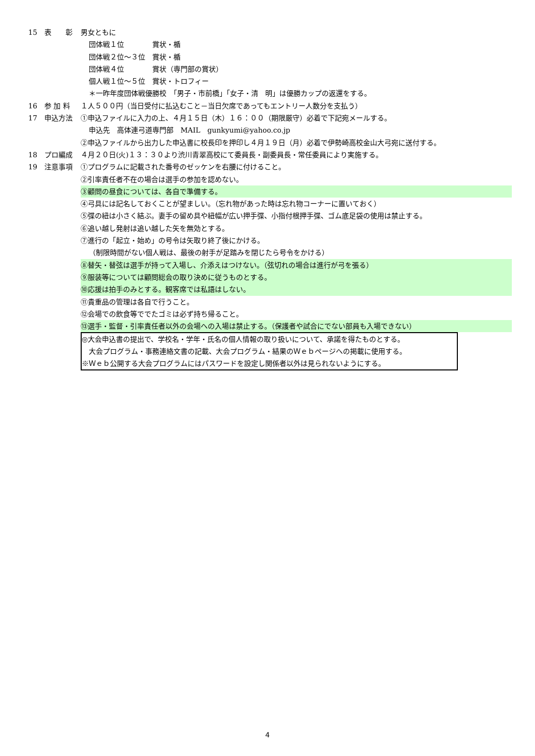15 表　　彰 男女ともに
団体戦１位　　　　賞状・楯
団体戦２位～３位　賞状・楯
団体戦４位　　　　賞状（専門部の賞状）
個人戦１位～５位　賞状・トロフィー
＊一昨年度団体戦優勝校　「男子・市前橋」「女子・清　明」は優勝カップの返還をする。
16 参 加 料 １人５００円（当日受付に払込むこと－当日欠席であってもエントリー人数分を支払う）
17 申込方法 ①申込ファイルに入力の上、４月１５日（木）１６：００（期限厳守）必着で下記宛メールする。
申込先　高体連弓道専門部　MAIL　gunkyumi@yahoo.co.jp
②申込ファイルから出力した申込書に校長印を押印し４月１９日（月）必着で伊勢崎高校金山大弓宛に送付する。
18 プロ編成 ４月２０日(火)１３：３０より渋川青翠高校にて委員長・副委員長・常任委員により実施する。
19 注意事項 ①プログラムに記載された番号のゼッケンを右腰に付けること。
②引率責任者不在の場合は選手の参加を認めない。
③顧問の昼食については、各自で準備する。
④弓具には記名しておくことが望ましい。（忘れ物があった時は忘れ物コーナーに置いておく）
⑤弽の紐は小さく結ぶ。妻手の留め具や紐幅が広い押手弽、小指付根押手弽、ゴム底足袋の使用は禁止する。
⑥追い越し発射は追い越した矢を無効とする。
⑦進行の「起立・始め」の号令は矢取り終了後にかける。
（制限時間がない個人戦は、最後の射手が足踏みを閉じたら号令をかける）
⑧替矢・替弦は選手が持って入場し、介添えはつけない。（弦切れの場合は進行が弓を張る）
⑨服装等については顧問総会の取り決めに従うものとする。
⑩応援は拍手のみとする。観客席では私語はしない。
⑪貴重品の管理は各自で行うこと。
⑫会場での飲食等ででたゴミは必ず持ち帰ること。
⑬選手・監督・引率責任者以外の会場への入場は禁止する。（保護者や試合にでない部員も入場できない）
◎大会申込書の提出で、学校名・学年・氏名の個人情報の取り扱いについて、承諾を得たものとする。
　大会プログラム・事務連絡文書の記載、大会プログラム・結果のＷｅｂページへの掲載に使用する。
※Ｗｅｂ公開する大会プログラムにはパスワードを設定し関係者以外は見られないようにする。
4